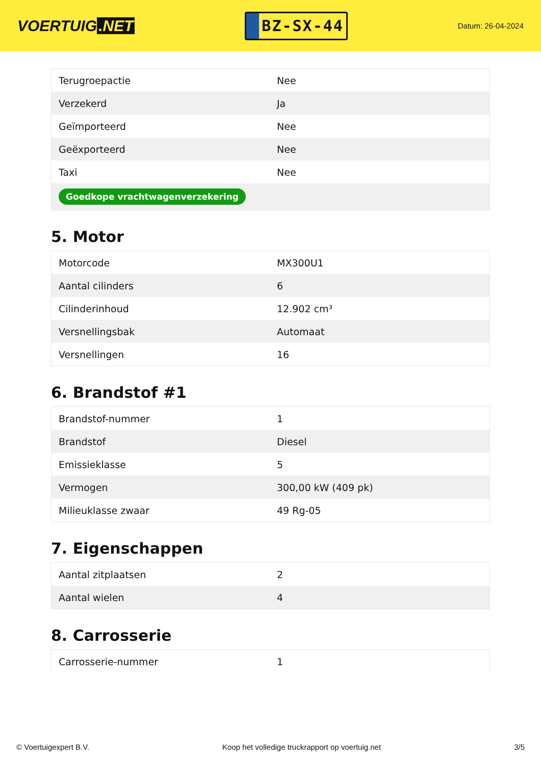VOERTUIG.NET
BZ-SX-44
Datum: 26-04-2024
| Terugroepactie | Nee |
| Verzekerd | Ja |
| Geïmporteerd | Nee |
| Geëxporteerd | Nee |
| Taxi | Nee |
| Goedkope vrachtwagenverzekering | |
5. Motor
| Motorcode | MX300U1 |
| Aantal cilinders | 6 |
| Cilinderinhoud | 12.902 cm³ |
| Versnellingsbak | Automaat |
| Versnellingen | 16 |
6. Brandstof #1
| Brandstof-nummer | 1 |
| Brandstof | Diesel |
| Emissieklasse | 5 |
| Vermogen | 300,00 kW (409 pk) |
| Milieuklasse zwaar | 49 Rg-05 |
7. Eigenschappen
| Aantal zitplaatsen | 2 |
| Aantal wielen | 4 |
8. Carrosserie
| Carrosserie-nummer | 1 |
© Voertuigexpert B.V. Koop het volledige truckrapport op voertuig.net 3/5